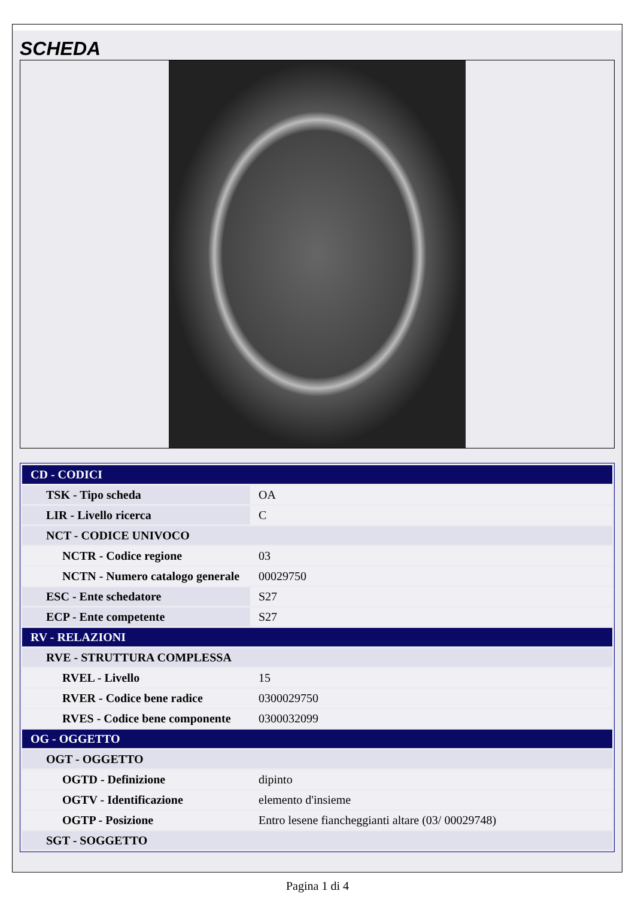SCHEDA
| CD - CODICI | |
| TSK - Tipo scheda | OA |
| LIR - Livello ricerca | C |
| NCT - CODICE UNIVOCO | |
| NCTR - Codice regione | 03 |
| NCTN - Numero catalogo generale | 00029750 |
| ESC - Ente schedatore | S27 |
| ECP - Ente competente | S27 |
| RV - RELAZIONI | |
| RVE - STRUTTURA COMPLESSA | |
| RVEL - Livello | 15 |
| RVER - Codice bene radice | 0300029750 |
| RVES - Codice bene componente | 0300032099 |
| OG - OGGETTO | |
| OGT - OGGETTO | |
| OGTD - Definizione | dipinto |
| OGTV - Identificazione | elemento d'insieme |
| OGTP - Posizione | Entro lesene fiancheggianti altare (03/ 00029748) |
| SGT - SOGGETTO | |
Pagina 1 di 4